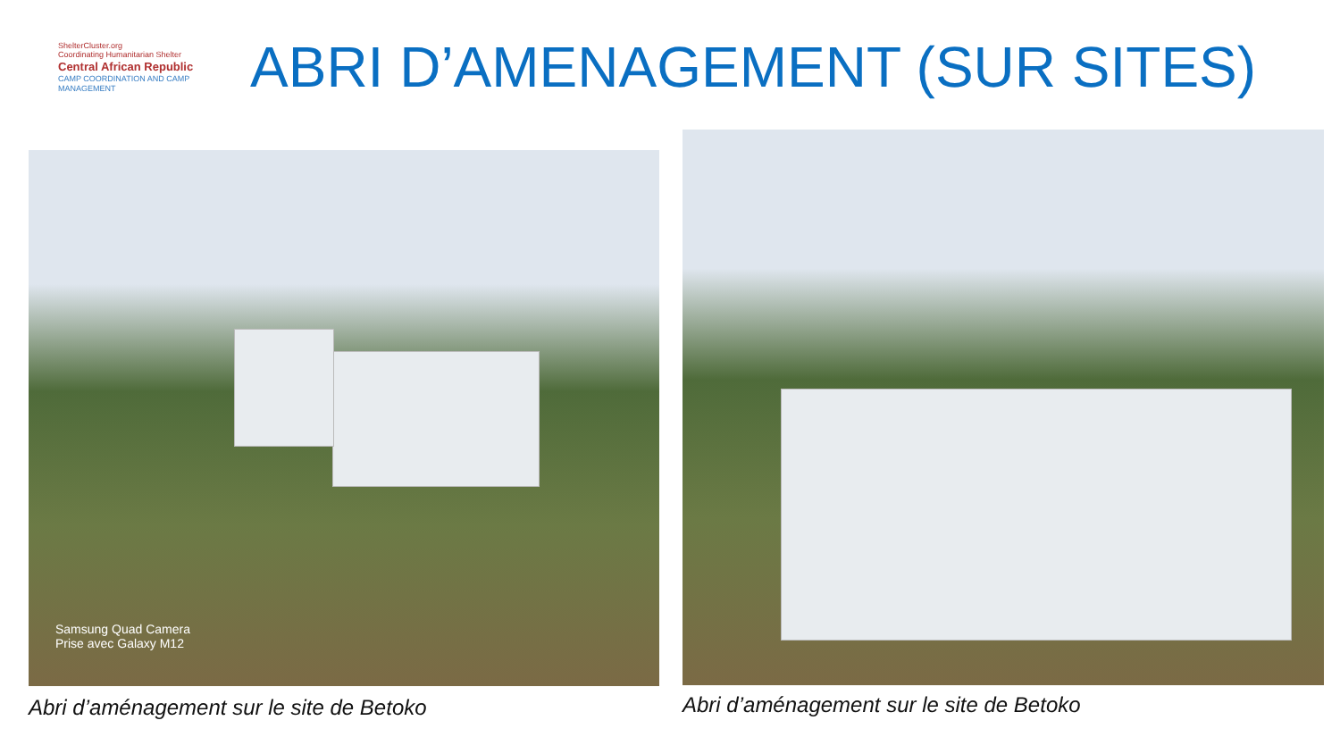ShelterCluster.org
Coordinating Humanitarian Shelter
Central African Republic
CAMP COORDINATION AND CAMP MANAGEMENT
ABRI D’AMENAGEMENT (SUR SITES)
Samsung Quad Camera
Prise avec Galaxy M12
Abri d’aménagement sur le site de Betoko
Abri d’aménagement sur le site de Betoko